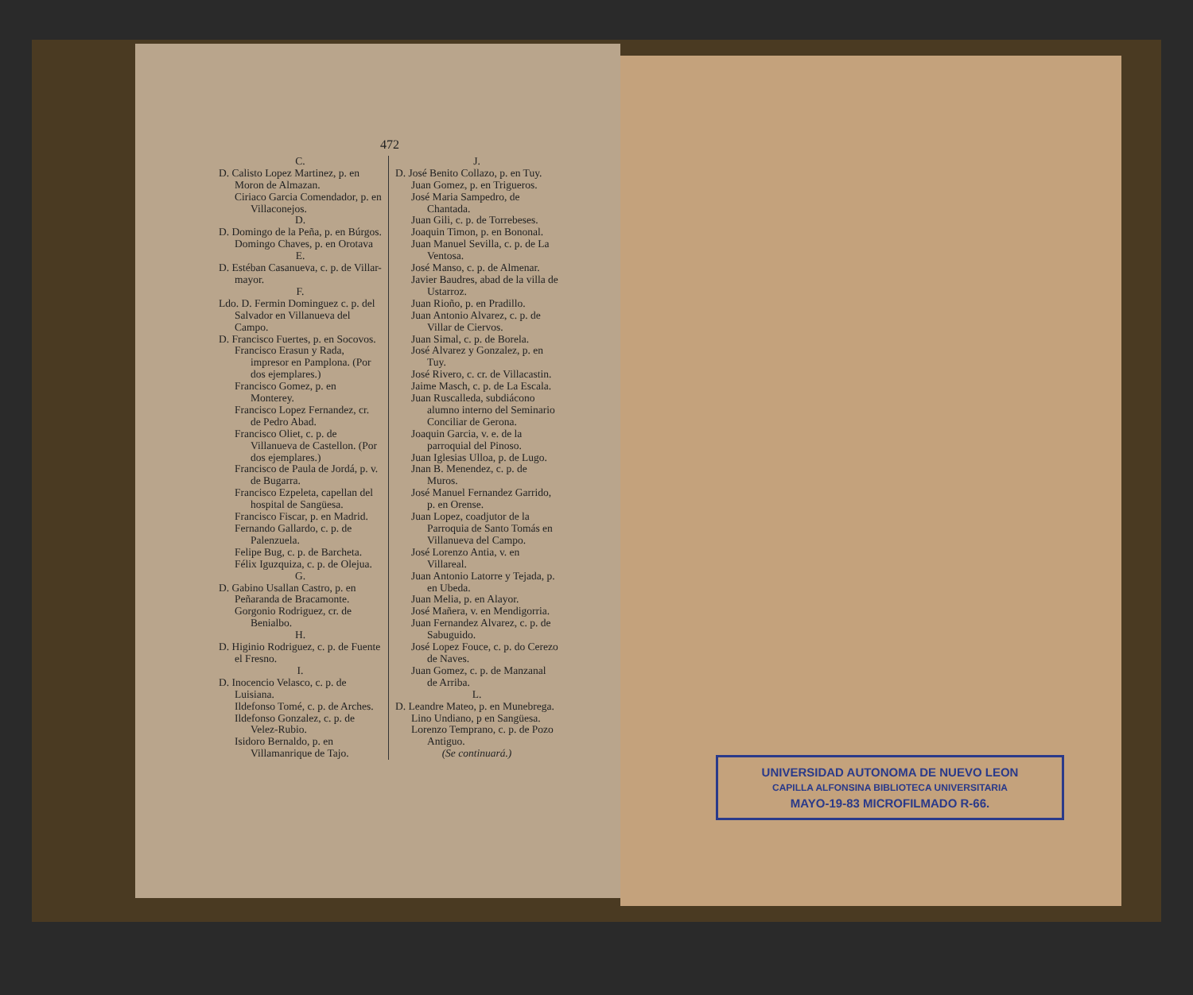472
C.
D. Calisto Lopez Martinez, p. en Moron de Almazan.
Ciriaco Garcia Comendador, p. en Villaconejos.
D.
D. Domingo de la Peña, p. en Búrgos.
Domingo Chaves, p. en Orotava
E.
D. Estéban Casanueva, c. p. de Villar-mayor.
F.
Ldo. D. Fermin Dominguez c. p. del Salvador en Villanueva del Campo.
D. Francisco Fuertes, p. en Socovos.
Francisco Erasun y Rada, impresor en Pamplona. (Por dos ejemplares.)
Francisco Gomez, p. en Monterey.
Francisco Lopez Fernandez, cr. de Pedro Abad.
Francisco Oliet, c. p. de Villanueva de Castellon. (Por dos ejemplares.)
Francisco de Paula de Jordá, p. v. de Bugarra.
Francisco Ezpeleta, capellan del hospital de Sangüesa.
Francisco Fiscar, p. en Madrid.
Fernando Gallardo, c. p. de Palenzuela.
Felipe Bug, c. p. de Barcheta.
Félix Iguzquiza, c. p. de Olejua.
G.
D. Gabino Usallan Castro, p. en Peñaranda de Bracamonte.
Gorgonio Rodriguez, cr. de Benialbo.
H.
D. Higinio Rodriguez, c. p. de Fuente el Fresno.
I.
D. Inocencio Velasco, c. p. de Luisiana.
Ildefonso Tomé, c. p. de Arches.
Ildefonso Gonzalez, c. p. de Velez-Rubio.
Isidoro Bernaldo, p. en Villamanrique de Tajo.
J.
D. José Benito Collazo, p. en Tuy.
Juan Gomez, p. en Trigueros.
José Maria Sampedro, de Chantada.
Juan Gili, c. p. de Torrebeses.
Joaquin Timon, p. en Bononal.
Juan Manuel Sevilla, c. p. de La Ventosa.
José Manso, c. p. de Almenar.
Javier Baudres, abad de la villa de Ustarroz.
Juan Rioño, p. en Pradillo.
Juan Antonio Alvarez, c. p. de Villar de Ciervos.
Juan Simal, c. p. de Borela.
José Alvarez y Gonzalez, p. en Tuy.
José Rivero, c. cr. de Villacastin.
Jaime Masch, c. p. de La Escala.
Juan Ruscalleda, subdiácono alumno interno del Seminario Conciliar de Gerona.
Joaquin Garcia, v. e. de la parroquial del Pinoso.
Juan Iglesias Ulloa, p. de Lugo.
Jnan B. Menendez, c. p. de Muros.
José Manuel Fernandez Garrido, p. en Orense.
Juan Lopez, coadjutor de la Parroquia de Santo Tomás en Villanueva del Campo.
José Lorenzo Antia, v. en Villareal.
Juan Antonio Latorre y Tejada, p. en Ubeda.
Juan Melia, p. en Alayor.
José Mañera, v. en Mendigorria.
Juan Fernandez Alvarez, c. p. de Sabuguido.
José Lopez Fouce, c. p. do Cerezo de Naves.
Juan Gomez, c. p. de Manzanal de Arriba.
L.
D. Leandre Mateo, p. en Munebrega.
Lino Undiano, p en Sangüesa.
Lorenzo Temprano, c. p. de Pozo Antiguo.
(Se continuará.)
UNIVERSIDAD AUTONOMA DE NUEVO LEON
CAPILLA ALFONSINA BIBLIOTECA UNIVERSITARIA
MAYO-19-83 MICROFILMADO R-66.